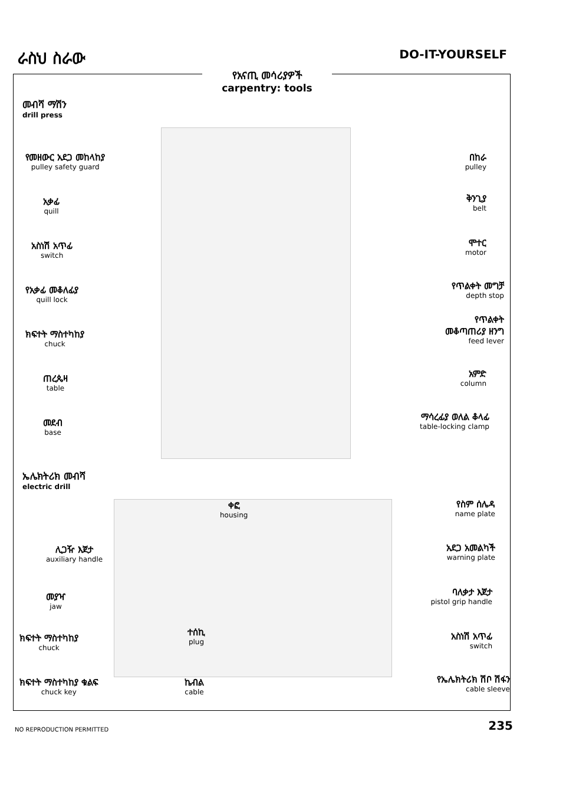ራስህ ስራው
DO-IT-YOURSELF
የአናጢ መሳሪያዎች
carpentry: tools
መብሻ ማሽን
drill press
የመዘውር አደጋ መከላከያ
pulley safety guard
አቃፊ
quill
አስነሽ አጥፊ
switch
የአቃፊ መቆለፊያ
quill lock
ክፍተት ማስተካከያ
chuck
ጠረጴዛ
table
መደብ
base
በከራ
pulley
ቅንጊያ
belt
ሞተር
motor
የጥልቀት መግቻ
depth stop
የጥልቀት
መቆጣጠሪያ ዘንግ
feed lever
አምድ
column
ማሳረፊያ ወለል ቆላፊ
table-locking clamp
ኤሌክትሪክ መብሻ
electric drill
ቀፎ
housing
ሊጋዥ እጀታ
auxiliary handle
መያዣ
jaw
ክፍተት ማስተካከያ
chuck
ክፍተት ማስተካከያ ቁልፍ
chuck key
ተሰኪ
plug
ኬብል
cable
የስም ሰሌዳ
name plate
አደጋ አመልካች
warning plate
ባለቃታ እጀታ
pistol grip handle
አስነሽ አጥፊ
switch
የኤሌክትሪክ ሽቦ ሽፋን
cable sleeve
NO REPRODUCTION PERMITTED 235